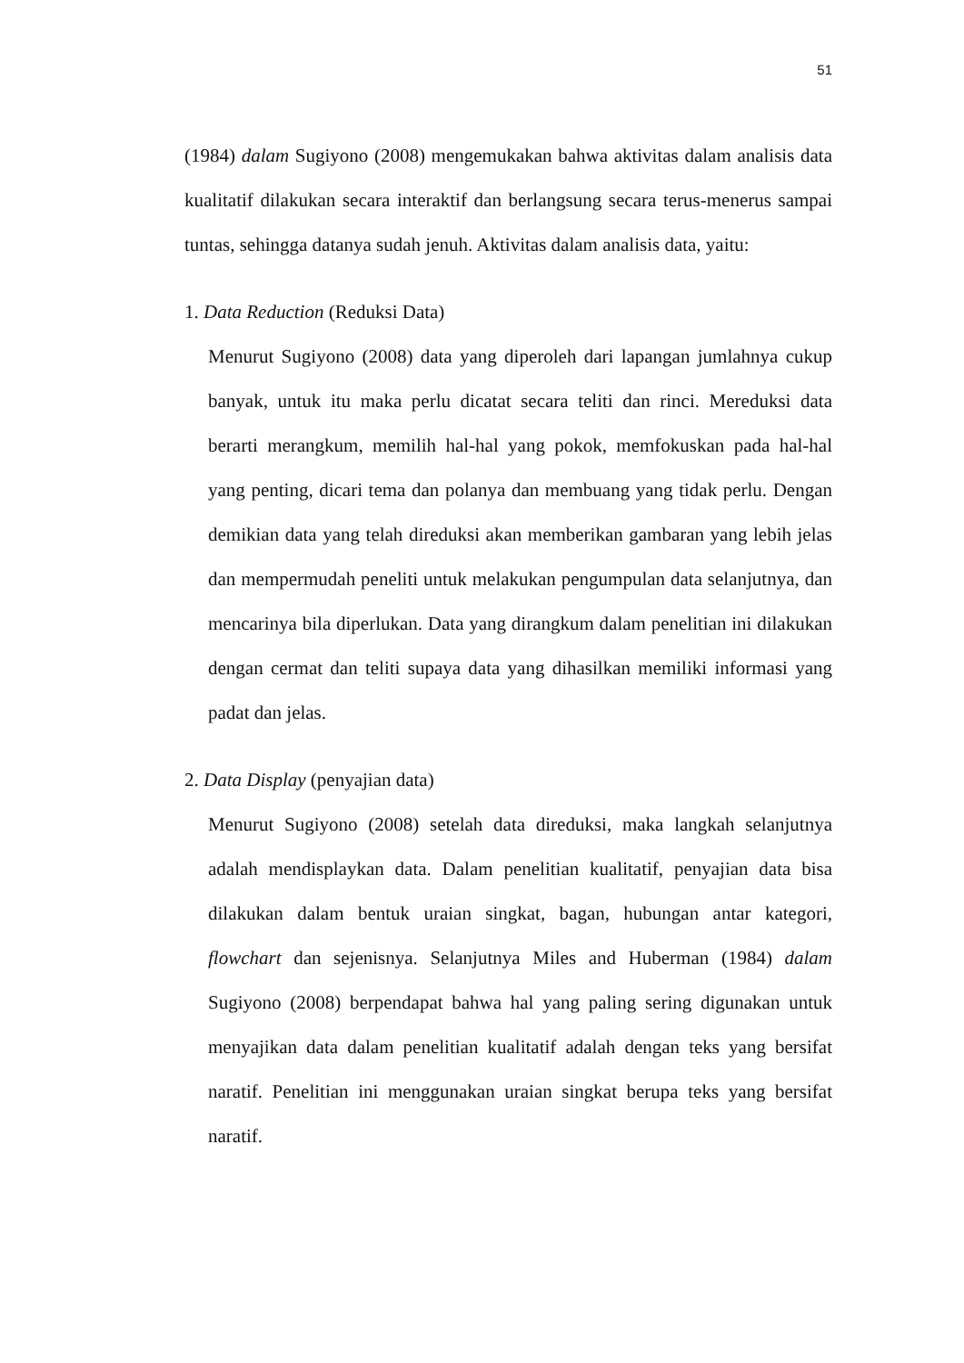51
(1984) dalam Sugiyono (2008) mengemukakan bahwa aktivitas dalam analisis data kualitatif dilakukan secara interaktif dan berlangsung secara terus-menerus sampai tuntas, sehingga datanya sudah jenuh. Aktivitas dalam analisis data, yaitu:
1. Data Reduction (Reduksi Data)
Menurut Sugiyono (2008) data yang diperoleh dari lapangan jumlahnya cukup banyak, untuk itu maka perlu dicatat secara teliti dan rinci. Mereduksi data berarti merangkum, memilih hal-hal yang pokok, memfokuskan pada hal-hal yang penting, dicari tema dan polanya dan membuang yang tidak perlu. Dengan demikian data yang telah direduksi akan memberikan gambaran yang lebih jelas dan mempermudah peneliti untuk melakukan pengumpulan data selanjutnya, dan mencarinya bila diperlukan. Data yang dirangkum dalam penelitian ini dilakukan dengan cermat dan teliti supaya data yang dihasilkan memiliki informasi yang padat dan jelas.
2. Data Display (penyajian data)
Menurut Sugiyono (2008) setelah data direduksi, maka langkah selanjutnya adalah mendisplaykan data. Dalam penelitian kualitatif, penyajian data bisa dilakukan dalam bentuk uraian singkat, bagan, hubungan antar kategori, flowchart dan sejenisnya. Selanjutnya Miles and Huberman (1984) dalam Sugiyono (2008) berpendapat bahwa hal yang paling sering digunakan untuk menyajikan data dalam penelitian kualitatif adalah dengan teks yang bersifat naratif. Penelitian ini menggunakan uraian singkat berupa teks yang bersifat naratif.